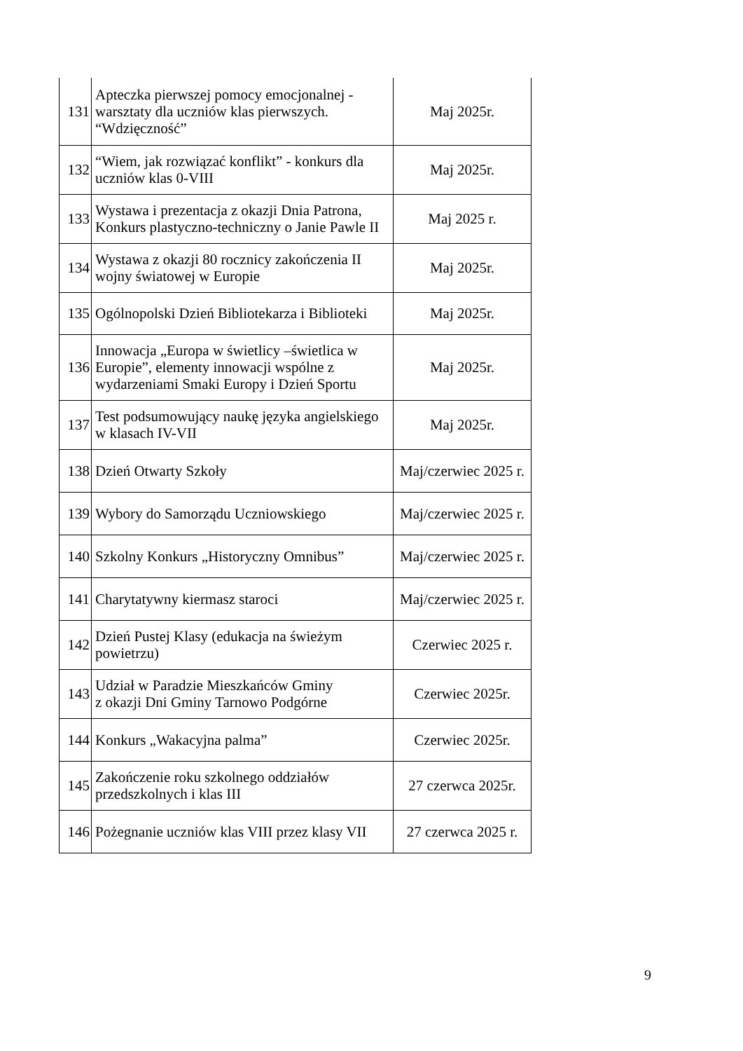| 131 | Apteczka pierwszej pomocy emocjonalnej - warsztaty dla uczniów klas pierwszych. “Wdzięczność” | Maj 2025r. |
| 132 | “Wiem, jak rozwiązać konflikt” - konkurs dla uczniów klas 0-VIII | Maj 2025r. |
| 133 | Wystawa i prezentacja z okazji Dnia Patrona, Konkurs plastyczno-techniczny o Janie Pawle II | Maj 2025 r. |
| 134 | Wystawa z okazji 80 rocznicy zakończenia II wojny światowej w Europie | Maj 2025r. |
| 135 | Ogólnopolski Dzień Bibliotekarza i Biblioteki | Maj 2025r. |
| 136 | Innowacja „Europa w świetlicy –świetlica w Europie”, elementy innowacji wspólne z wydarzeniami Smaki Europy i Dzień Sportu | Maj 2025r. |
| 137 | Test podsumowujący naukę języka angielskiego w klasach IV-VII | Maj 2025r. |
| 138 | Dzień Otwarty Szkoły | Maj/czerwiec 2025 r. |
| 139 | Wybory do Samorządu Uczniowskiego | Maj/czerwiec 2025 r. |
| 140 | Szkolny Konkurs „Historyczny Omnibus” | Maj/czerwiec 2025 r. |
| 141 | Charytatywny kiermasz staroci | Maj/czerwiec 2025 r. |
| 142 | Dzień Pustej Klasy (edukacja na świeżym powietrzu) | Czerwiec 2025 r. |
| 143 | Udział w Paradzie Mieszkańców Gminy z okazji Dni Gminy Tarnowo Podgórne | Czerwiec 2025r. |
| 144 | Konkurs „Wakacyjna palma” | Czerwiec 2025r. |
| 145 | Zakończenie roku szkolnego oddziałów przedszkolnych i klas III | 27 czerwca 2025r. |
| 146 | Pożegnanie uczniów klas VIII przez klasy VII | 27 czerwca 2025 r. |
9